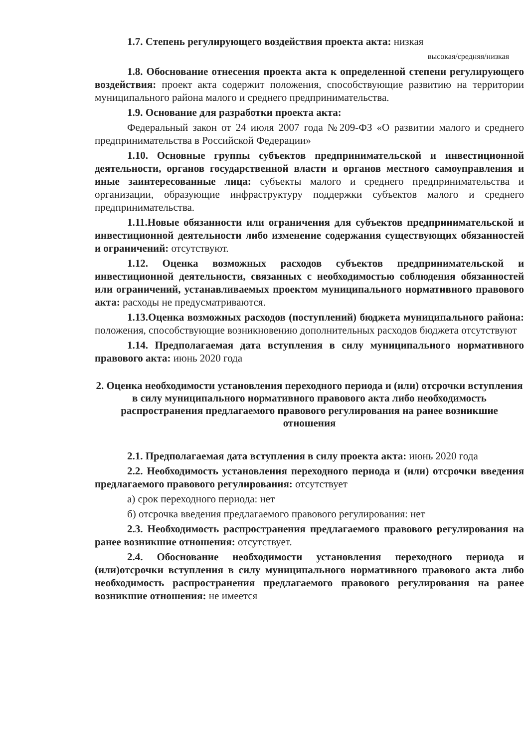1.7. Степень регулирующего воздействия проекта акта: низкая
высокая/средняя/низкая
1.8. Обоснование отнесения проекта акта к определенной степени регулирующего воздействия: проект акта содержит положения, способствующие развитию на территории муниципального района малого и среднего предпринимательства.
1.9. Основание для разработки проекта акта:
Федеральный закон от 24 июля 2007 года №209-ФЗ «О развитии малого и среднего предпринимательства в Российской Федерации»
1.10. Основные группы субъектов предпринимательской и инвестиционной деятельности, органов государственной власти и органов местного самоуправления и иные заинтересованные лица: субъекты малого и среднего предпринимательства и организации, образующие инфраструктуру поддержки субъектов малого и среднего предпринимательства.
1.11.Новые обязанности или ограничения для субъектов предпринимательской и инвестиционной деятельности либо изменение содержания существующих обязанностей и ограничений: отсутствуют.
1.12. Оценка возможных расходов субъектов предпринимательской и инвестиционной деятельности, связанных с необходимостью соблюдения обязанностей или ограничений, устанавливаемых проектом муниципального нормативного правового акта: расходы не предусматриваются.
1.13.Оценка возможных расходов (поступлений) бюджета муниципального района: положения, способствующие возникновению дополнительных расходов бюджета отсутствуют
1.14. Предполагаемая дата вступления в силу муниципального нормативного правового акта: июнь 2020 года
2. Оценка необходимости установления переходного периода и (или) отсрочки вступления в силу муниципального нормативного правового акта либо необходимость распространения предлагаемого правового регулирования на ранее возникшие отношения
2.1. Предполагаемая дата вступления в силу проекта акта: июнь 2020 года
2.2. Необходимость установления переходного периода и (или) отсрочки введения предлагаемого правового регулирования: отсутствует
а) срок переходного периода: нет
б) отсрочка введения предлагаемого правового регулирования: нет
2.3. Необходимость распространения предлагаемого правового регулирования на ранее возникшие отношения: отсутствует.
2.4. Обоснование необходимости установления переходного периода и (или)отсрочки вступления в силу муниципального нормативного правового акта либо необходимость распространения предлагаемого правового регулирования на ранее возникшие отношения: не имеется